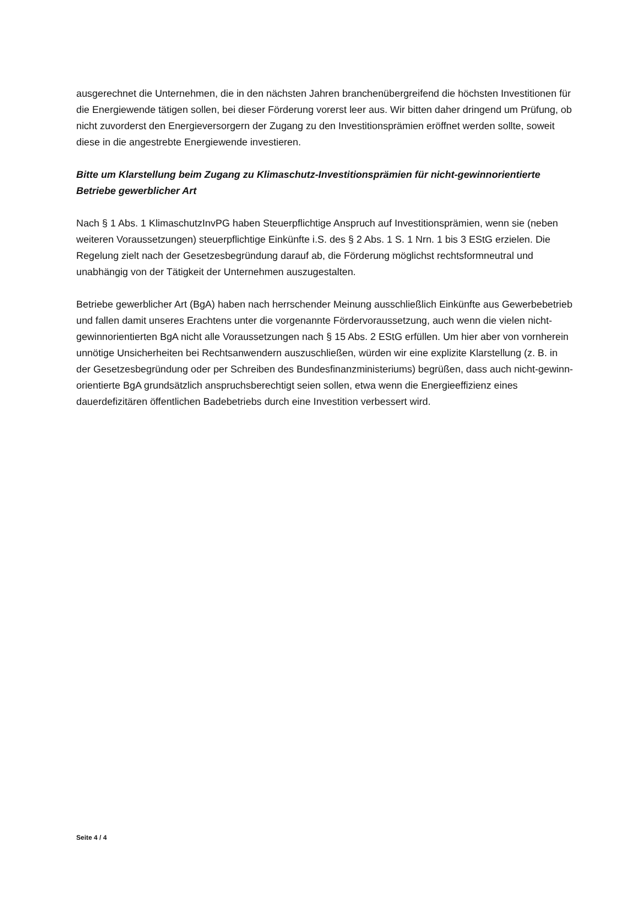ausgerechnet die Unternehmen, die in den nächsten Jahren branchenübergreifend die höchs­ten Investitionen für die Energiewende tätigen sollen, bei dieser Förderung vorerst leer aus. Wir bitten daher dringend um Prüfung, ob nicht zuvorderst den Energieversorgern der Zugang zu den Investitionsprämien eröffnet werden sollte, soweit diese in die angestrebte Energie­wende investieren.
Bitte um Klarstellung beim Zugang zu Klimaschutz-Investitionsprämien für nicht-gewinnori­entierte Betriebe gewerblicher Art
Nach § 1 Abs. 1 KlimaschutzInvPG haben Steuerpflichtige Anspruch auf Investitionsprämien, wenn sie (neben weiteren Voraussetzungen) steuerpflichtige Einkünfte i.S. des § 2 Abs. 1 S. 1 Nrn. 1 bis 3 EStG erzielen. Die Regelung zielt nach der Gesetzesbegründung darauf ab, die För­derung möglichst rechtsformneutral und unabhängig von der Tätigkeit der Unternehmen aus­zugestalten.
Betriebe gewerblicher Art (BgA) haben nach herrschender Meinung ausschließlich Einkünfte aus Gewerbebetrieb und fallen damit unseres Erachtens unter die vorgenannte Fördervoraus­setzung, auch wenn die vielen nicht-gewinnorientierten BgA nicht alle Voraussetzungen nach § 15 Abs. 2 EStG erfüllen. Um hier aber von vornherein unnötige Unsicherheiten bei Rechtsan­wendern auszuschließen, würden wir eine explizite Klarstellung (z. B. in der Gesetzesbegrün­dung oder per Schreiben des Bundesfinanzministeriums) begrüßen, dass auch nicht-gewinn­orientierte BgA grundsätzlich anspruchsberechtigt seien sollen, etwa wenn die Energieeffizi­enz eines dauerdefizitären öffentlichen Badebetriebs durch eine Investition verbessert wird.
Seite 4 / 4